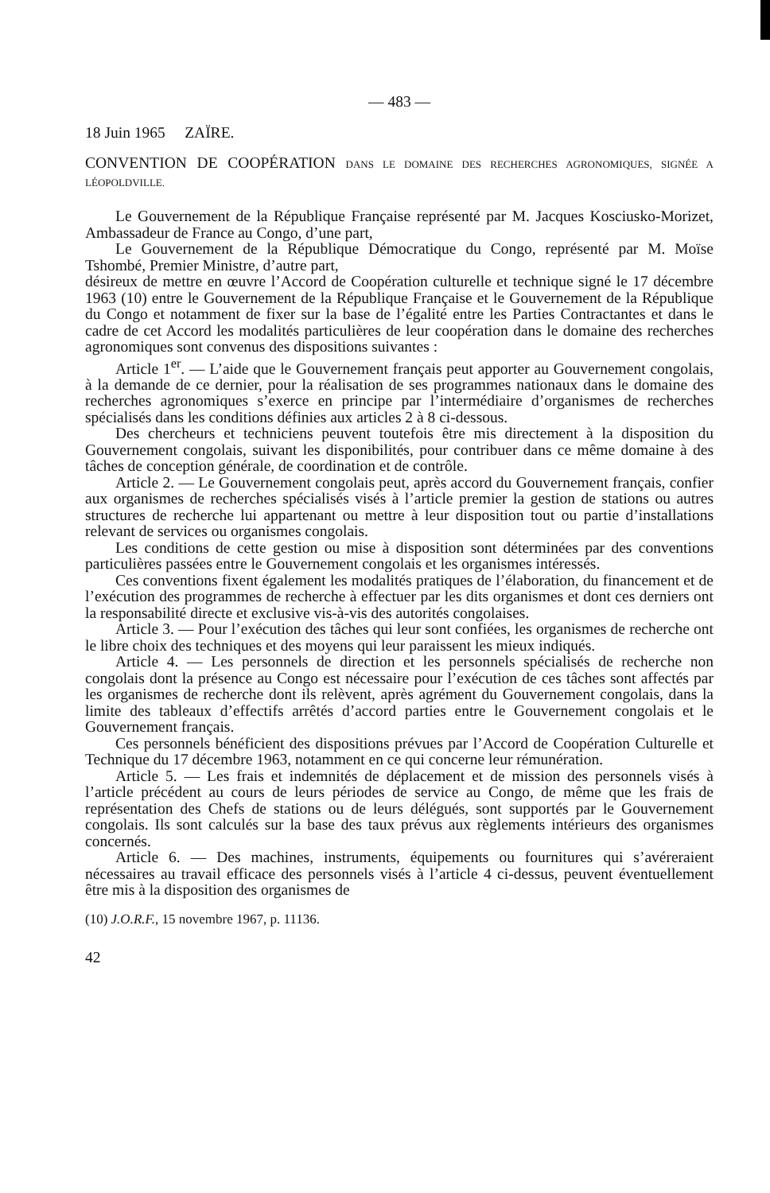— 483 —
18 Juin 1965 ZAÏRE.
CONVENTION DE COOPÉRATION DANS LE DOMAINE DES RECHERCHES AGRONOMIQUES, SIGNÉE A LÉOPOLDVILLE.
Le Gouvernement de la République Française représenté par M. Jacques Kosciusko-Morizet, Ambassadeur de France au Congo, d’une part,
Le Gouvernement de la République Démocratique du Congo, représenté par M. Moïse Tshombé, Premier Ministre, d’autre part,
désireux de mettre en œuvre l’Accord de Coopération culturelle et technique signé le 17 décembre 1963 (10) entre le Gouvernement de la République Française et le Gouvernement de la République du Congo et notamment de fixer sur la base de l’égalité entre les Parties Contractantes et dans le cadre de cet Accord les modalités particulières de leur coopération dans le domaine des recherches agronomiques sont convenus des dispositions suivantes :
Article 1<sup>er</sup>. — L’aide que le Gouvernement français peut apporter au Gouvernement congolais, à la demande de ce dernier, pour la réalisation de ses programmes nationaux dans le domaine des recherches agronomiques s’exerce en principe par l’intermédiaire d’organismes de recherches spécialisés dans les conditions définies aux articles 2 à 8 ci-dessous.
Des chercheurs et techniciens peuvent toutefois être mis directement à la disposition du Gouvernement congolais, suivant les disponibilités, pour contribuer dans ce même domaine à des tâches de conception générale, de coordination et de contrôle.
Article 2. — Le Gouvernement congolais peut, après accord du Gouvernement français, confier aux organismes de recherches spécialisés visés à l’article premier la gestion de stations ou autres structures de recherche lui appartenant ou mettre à leur disposition tout ou partie d’installations relevant de services ou organismes congolais.
Les conditions de cette gestion ou mise à disposition sont déterminées par des conventions particulières passées entre le Gouvernement congolais et les organismes intéressés.
Ces conventions fixent également les modalités pratiques de l’élaboration, du financement et de l’exécution des programmes de recherche à effectuer par les dits organismes et dont ces derniers ont la responsabilité directe et exclusive vis-à-vis des autorités congolaises.
Article 3. — Pour l’exécution des tâches qui leur sont confiées, les organismes de recherche ont le libre choix des techniques et des moyens qui leur paraissent les mieux indiqués.
Article 4. — Les personnels de direction et les personnels spécialisés de recherche non congolais dont la présence au Congo est nécessaire pour l’exécution de ces tâches sont affectés par les organismes de recherche dont ils relèvent, après agrément du Gouvernement congolais, dans la limite des tableaux d’effectifs arrêtés d’accord parties entre le Gouvernement congolais et le Gouvernement français.
Ces personnels bénéficient des dispositions prévues par l’Accord de Coopération Culturelle et Technique du 17 décembre 1963, notamment en ce qui concerne leur rémunération.
Article 5. — Les frais et indemnités de déplacement et de mission des personnels visés à l’article précédent au cours de leurs périodes de service au Congo, de même que les frais de représentation des Chefs de stations ou de leurs délégués, sont supportés par le Gouvernement congolais. Ils sont calculés sur la base des taux prévus aux règlements intérieurs des organismes concernés.
Article 6. — Des machines, instruments, équipements ou fournitures qui s’avéreraient nécessaires au travail efficace des personnels visés à l’article 4 ci-dessus, peuvent éventuellement être mis à la disposition des organismes de
(10) J.O.R.F., 15 novembre 1967, p. 11136.
42